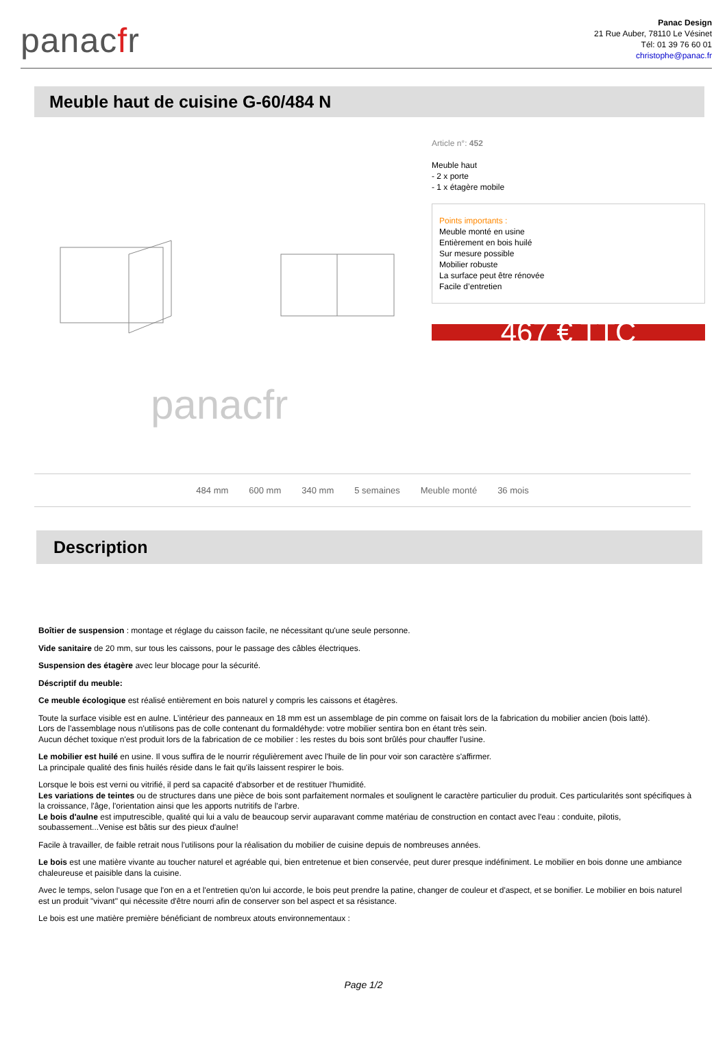panacfr
Panac Design
21 Rue Auber, 78110 Le Vésinet
Tél: 01 39 76 60 01
christophe@panac.fr
Meuble haut de cuisine G-60/484 N
panacfr
Article n°: 452
Meuble haut
- 2 x porte
- 1 x étagère mobile
Points importants :
Meuble monté en usine
Entièrement en bois huilé
Sur mesure possible
Mobilier robuste
La surface peut être rénovée
Facile d’entretien
467 € TTC
484 mm 600 mm 340 mm 5 semaines Meuble monté 36 mois
Description
Boîtier de suspension : montage et réglage du caisson facile, ne nécessitant qu'une seule personne.
Vide sanitaire de 20 mm, sur tous les caissons, pour le passage des câbles électriques.
Suspension des étagère avec leur blocage pour la sécurité.
Déscriptif du meuble:
Ce meuble écologique est réalisé entièrement en bois naturel y compris les caissons et étagères.
Toute la surface visible est en aulne. L’intérieur des panneaux en 18 mm est un assemblage de pin comme on faisait lors de la fabrication du mobilier ancien (bois latté).
Lors de l'assemblage nous n'utilisons pas de colle contenant du formaldéhyde: votre mobilier sentira bon en étant très sein.
Aucun déchet toxique n'est produit lors de la fabrication de ce mobilier : les restes du bois sont brûlés pour chauffer l'usine.
Le mobilier est huilé en usine. Il vous suffira de le nourrir régulièrement avec l'huile de lin pour voir son caractère s'affirmer.
La principale qualité des finis huilés réside dans le fait qu'ils laissent respirer le bois.
Lorsque le bois est verni ou vitrifié, il perd sa capacité d'absorber et de restituer l'humidité.
Les variations de teintes ou de structures dans une pièce de bois sont parfaitement normales et soulignent le caractère particulier du produit. Ces particularités sont spécifiques à la croissance, l'âge, l'orientation ainsi que les apports nutritifs de l'arbre.
Le bois d'aulne est imputrescible, qualité qui lui a valu de beaucoup servir auparavant comme matériau de construction en contact avec l'eau : conduite, pilotis, soubassement...Venise est bâtis sur des pieux d'aulne!
Facile à travailler, de faible retrait nous l'utilisons pour la réalisation du mobilier de cuisine depuis de nombreuses années.
Le bois est une matière vivante au toucher naturel et agréable qui, bien entretenue et bien conservée, peut durer presque indéfiniment. Le mobilier en bois donne une ambiance chaleureuse et paisible dans la cuisine.
Avec le temps, selon l'usage que l'on en a et l'entretien qu'on lui accorde, le bois peut prendre la patine, changer de couleur et d'aspect, et se bonifier. Le mobilier en bois naturel est un produit "vivant" qui nécessite d'être nourri afin de conserver son bel aspect et sa résistance.
Le bois est une matière première bénéficiant de nombreux atouts environnementaux :
Page 1/2